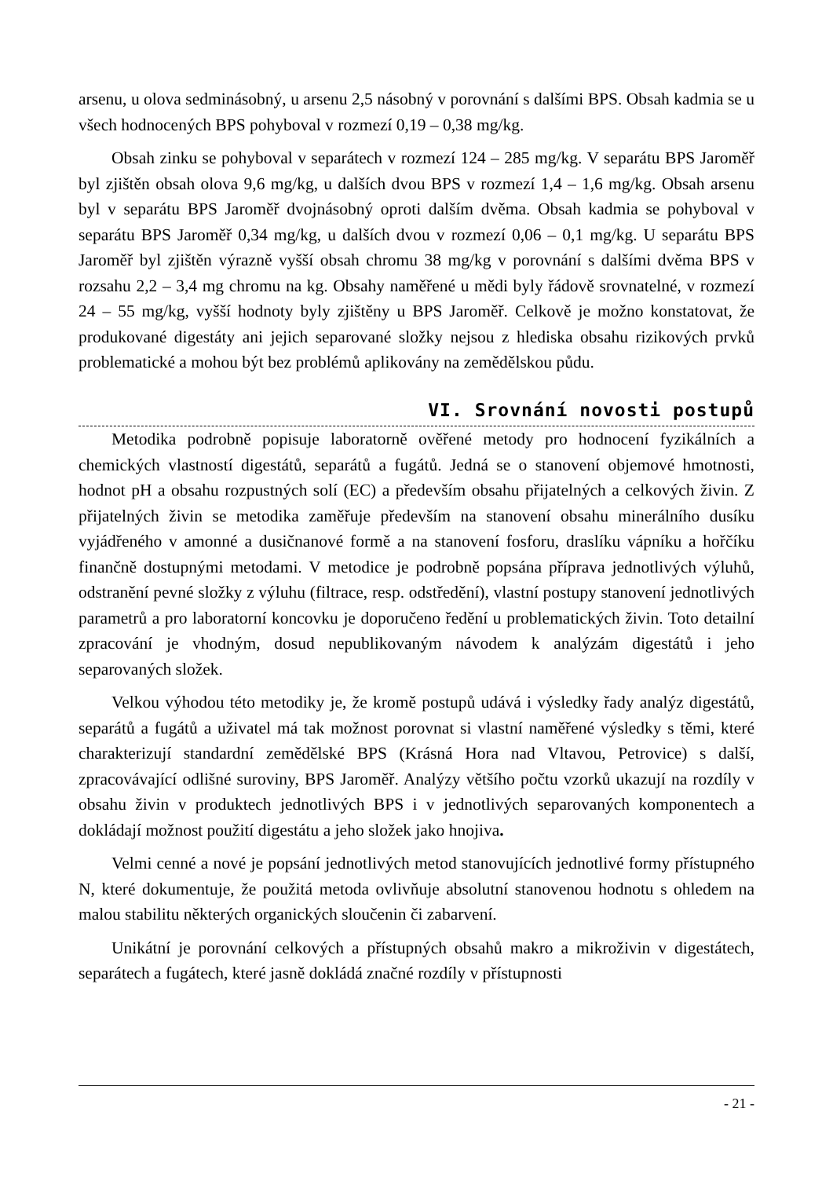arsenu, u olova sedminásobný, u arsenu 2,5 násobný v porovnání s dalšími BPS. Obsah kadmia se u všech hodnocených BPS pohyboval v rozmezí 0,19 – 0,38 mg/kg.
Obsah zinku se pohyboval v separátech v rozmezí 124 – 285 mg/kg. V separátu BPS Jaroměř byl zjištěn obsah olova 9,6 mg/kg, u dalších dvou BPS v rozmezí 1,4 – 1,6 mg/kg. Obsah arsenu byl v separátu BPS Jaroměř dvojnásobný oproti dalším dvěma. Obsah kadmia se pohyboval v separátu BPS Jaroměř 0,34 mg/kg, u dalších dvou v rozmezí 0,06 – 0,1 mg/kg. U separátu BPS Jaroměř byl zjištěn výrazně vyšší obsah chromu 38 mg/kg v porovnání s dalšími dvěma BPS v rozsahu 2,2 – 3,4 mg chromu na kg. Obsahy naměřené u mědi byly řádově srovnatelné, v rozmezí 24 – 55 mg/kg, vyšší hodnoty byly zjištěny u BPS Jaroměř. Celkově je možno konstatovat, že produkované digestáty ani jejich separované složky nejsou z hlediska obsahu rizikových prvků problematické a mohou být bez problémů aplikovány na zemědělskou půdu.
VI. Srovnání novosti postupů
Metodika podrobně popisuje laboratorně ověřené metody pro hodnocení fyzikálních a chemických vlastností digestátů, separátů a fugátů. Jedná se o stanovení objemové hmotnosti, hodnot pH a obsahu rozpustných solí (EC) a především obsahu přijatelných a celkových živin. Z přijatelných živin se metodika zaměřuje především na stanovení obsahu minerálního dusíku vyjádřeného v amonné a dusičnanové formě a na stanovení fosforu, draslíku vápníku a hořčíku finančně dostupnými metodami. V metodice je podrobně popsána příprava jednotlivých výluhů, odstranění pevné složky z výluhu (filtrace, resp. odstředění), vlastní postupy stanovení jednotlivých parametrů a pro laboratorní koncovku je doporučeno ředění u problematických živin. Toto detailní zpracování je vhodným, dosud nepublikovaným návodem k analýzám digestátů i jeho separovaných složek.
Velkou výhodou této metodiky je, že kromě postupů udává i výsledky řady analýz digestátů, separátů a fugátů a uživatel má tak možnost porovnat si vlastní naměřené výsledky s těmi, které charakterizují standardní zemědělské BPS (Krásná Hora nad Vltavou, Petrovice) s další, zpracovávající odlišné suroviny, BPS Jaroměř. Analýzy většího počtu vzorků ukazují na rozdíly v obsahu živin v produktech jednotlivých BPS i v jednotlivých separovaných komponentech a dokládají možnost použití digestátu a jeho složek jako hnojiva.
Velmi cenné a nové je popsání jednotlivých metod stanovujících jednotlivé formy přístupného N, které dokumentuje, že použitá metoda ovlivňuje absolutní stanovenou hodnotu s ohledem na malou stabilitu některých organických sloučenin či zabarvení.
Unikátní je porovnání celkových a přístupných obsahů makro a mikroživin v digestátech, separátech a fugátech, které jasně dokládá značné rozdíly v přístupnosti
- 21 -